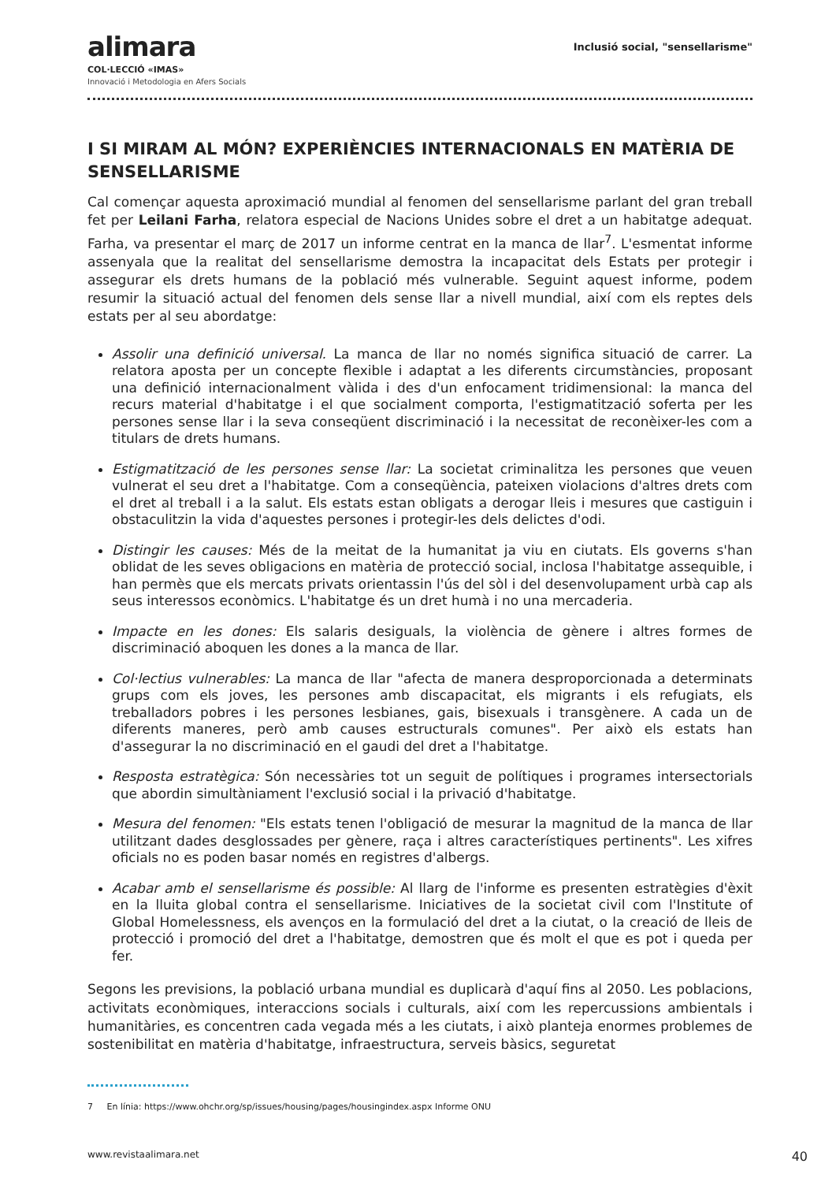alimara
COL·LECCIÓ «IMAS»
Innovació i Metodologia en Afers Socials
Inclusió social, "sensellarisme"
I SI MIRAM AL MÓN? EXPERIÈNCIES INTERNACIONALS EN MATÈRIA DE SENSELLARISME
Cal començar aquesta aproximació mundial al fenomen del sensellarisme parlant del gran treball fet per Leilani Farha, relatora especial de Nacions Unides sobre el dret a un habitatge adequat. Farha, va presentar el març de 2017 un informe centrat en la manca de llar<sup>7</sup>. L'esmentat informe assenyala que la realitat del sensellarisme demostra la incapacitat dels Estats per protegir i assegurar els drets humans de la població més vulnerable. Seguint aquest informe, podem resumir la situació actual del fenomen dels sense llar a nivell mundial, així com els reptes dels estats per al seu abordatge:
Assolir una definició universal. La manca de llar no només significa situació de carrer. La relatora aposta per un concepte flexible i adaptat a les diferents circumstàncies, proposant una definició internacionalment vàlida i des d'un enfocament tridimensional: la manca del recurs material d'habitatge i el que socialment comporta, l'estigmatització soferta per les persones sense llar i la seva conseqüent discriminació i la necessitat de reconèixer-les com a titulars de drets humans.
Estigmatització de les persones sense llar: La societat criminalitza les persones que veuen vulnerat el seu dret a l'habitatge. Com a conseqüència, pateixen violacions d'altres drets com el dret al treball i a la salut. Els estats estan obligats a derogar lleis i mesures que castiguin i obstaculitzin la vida d'aquestes persones i protegir-les dels delictes d'odi.
Distingir les causes: Més de la meitat de la humanitat ja viu en ciutats. Els governs s'han oblidat de les seves obligacions en matèria de protecció social, inclosa l'habitatge assequible, i han permès que els mercats privats orientassin l'ús del sòl i del desenvolupament urbà cap als seus interessos econòmics. L'habitatge és un dret humà i no una mercaderia.
Impacte en les dones: Els salaris desiguals, la violència de gènere i altres formes de discriminació aboquen les dones a la manca de llar.
Col·lectius vulnerables: La manca de llar "afecta de manera desproporcionada a determinats grups com els joves, les persones amb discapacitat, els migrants i els refugiats, els treballadors pobres i les persones lesbianes, gais, bisexuals i transgènere. A cada un de diferents maneres, però amb causes estructurals comunes". Per això els estats han d'assegurar la no discriminació en el gaudi del dret a l'habitatge.
Resposta estratègica: Són necessàries tot un seguit de polítiques i programes intersectorials que abordin simultàniament l'exclusió social i la privació d'habitatge.
Mesura del fenomen: "Els estats tenen l'obligació de mesurar la magnitud de la manca de llar utilitzant dades desglossades per gènere, raça i altres característiques pertinents". Les xifres oficials no es poden basar només en registres d'albergs.
Acabar amb el sensellarisme és possible: Al llarg de l'informe es presenten estratègies d'èxit en la lluita global contra el sensellarisme. Iniciatives de la societat civil com l'Institute of Global Homelessness, els avenços en la formulació del dret a la ciutat, o la creació de lleis de protecció i promoció del dret a l'habitatge, demostren que és molt el que es pot i queda per fer.
Segons les previsions, la població urbana mundial es duplicarà d'aquí fins al 2050. Les poblacions, activitats econòmiques, interaccions socials i culturals, així com les repercussions ambientals i humanitàries, es concentren cada vegada més a les ciutats, i això planteja enormes problemes de sostenibilitat en matèria d'habitatge, infraestructura, serveis bàsics, seguretat
7 En línia: https://www.ohchr.org/sp/issues/housing/pages/housingindex.aspx Informe ONU
www.revistaalimara.net 40